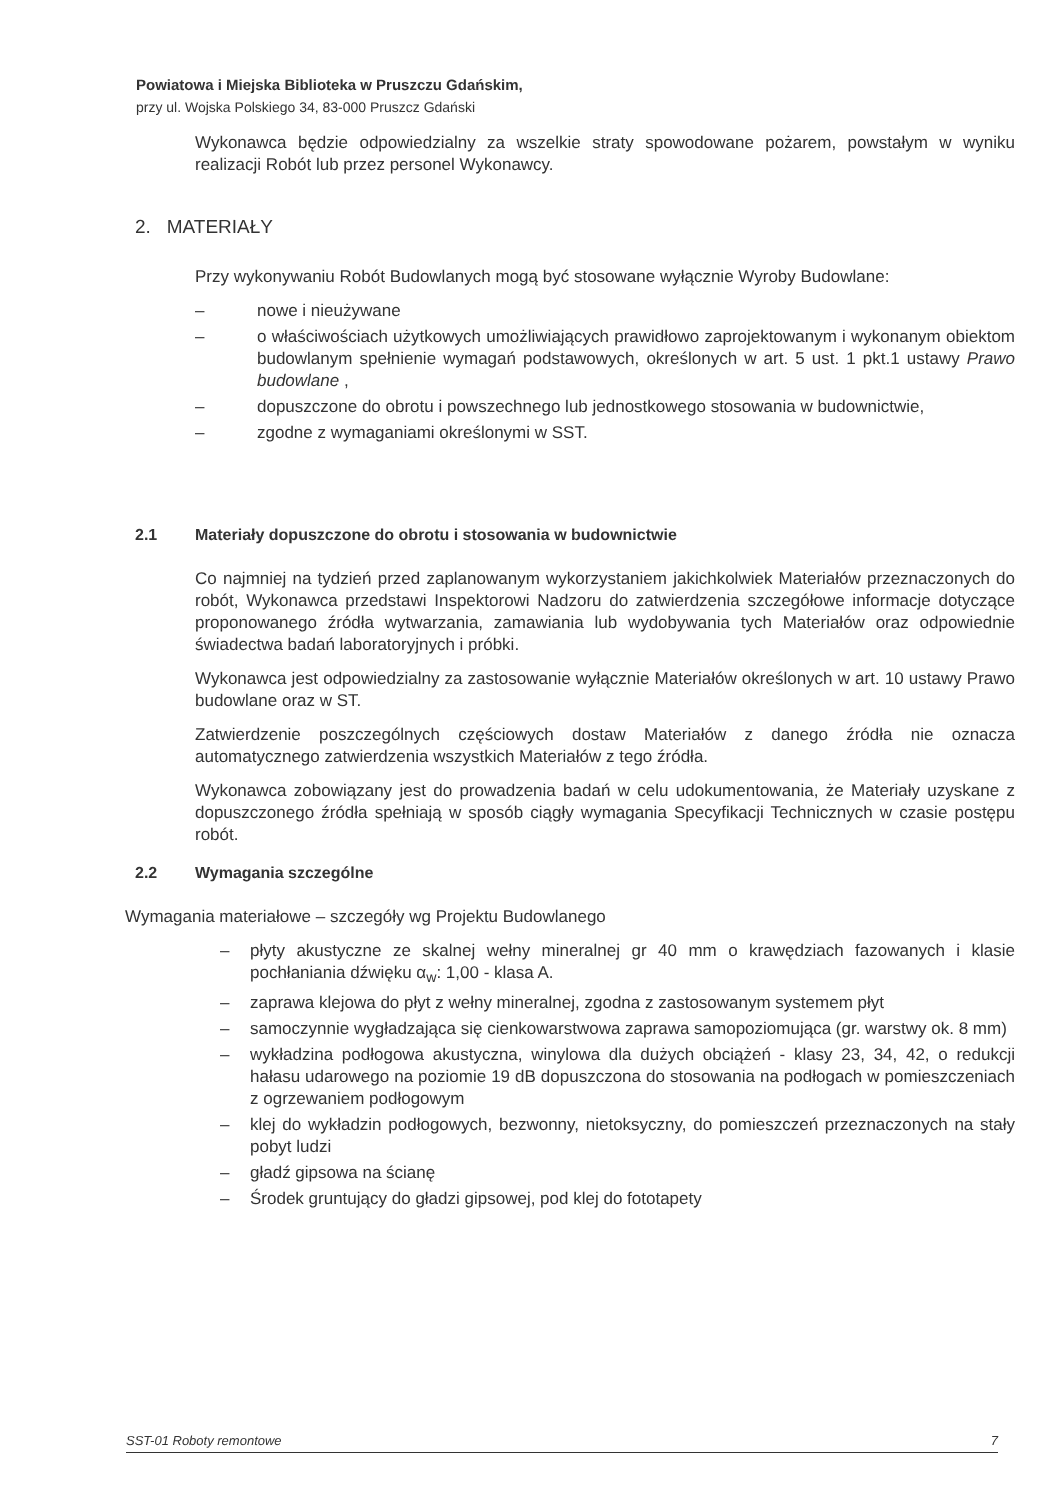Powiatowa i Miejska Biblioteka w Pruszczu Gdańskim,
przy ul. Wojska Polskiego 34, 83-000 Pruszcz Gdański
Wykonawca będzie odpowiedzialny za wszelkie straty spowodowane pożarem, powstałym w wyniku realizacji Robót lub przez personel Wykonawcy.
2. MATERIAŁY
Przy wykonywaniu Robót Budowlanych mogą być stosowane wyłącznie Wyroby Budowlane:
– nowe i nieużywane
– o właściwościach użytkowych umożliwiających prawidłowo zaprojektowanym i wykonanym obiektom budowlanym spełnienie wymagań podstawowych, określonych w art. 5 ust. 1 pkt.1 ustawy Prawo budowlane ,
– dopuszczone do obrotu i powszechnego lub jednostkowego stosowania w budownictwie,
– zgodne z wymaganiami określonymi w SST.
2.1 Materiały dopuszczone do obrotu i stosowania w budownictwie
Co najmniej na tydzień przed zaplanowanym wykorzystaniem jakichkolwiek Materiałów przeznaczonych do robót, Wykonawca przedstawi Inspektorowi Nadzoru do zatwierdzenia szczegółowe informacje dotyczące proponowanego źródła wytwarzania, zamawiania lub wydobywania tych Materiałów oraz odpowiednie świadectwa badań laboratoryjnych i próbki.
Wykonawca jest odpowiedzialny za zastosowanie wyłącznie Materiałów określonych w art. 10 ustawy Prawo budowlane oraz w ST.
Zatwierdzenie poszczególnych częściowych dostaw Materiałów z danego źródła nie oznacza automatycznego zatwierdzenia wszystkich Materiałów z tego źródła.
Wykonawca zobowiązany jest do prowadzenia badań w celu udokumentowania, że Materiały uzyskane z dopuszczonego źródła spełniają w sposób ciągły wymagania Specyfikacji Technicznych w czasie postępu robót.
2.2 Wymagania szczególne
Wymagania materiałowe – szczegóły wg Projektu Budowlanego
– płyty akustyczne ze skalnej wełny mineralnej gr 40 mm o krawędziach fazowanych i klasie pochłaniania dźwięku α<sub>w</sub>: 1,00 - klasa A.
– zaprawa klejowa do płyt z wełny mineralnej, zgodna z zastosowanym systemem płyt
– samoczynnie wygładzająca się cienkowarstwowa zaprawa samopoziomująca (gr. warstwy ok. 8 mm)
– wykładzina podłogowa akustyczna, winylowa dla dużych obciążeń - klasy 23, 34, 42, o redukcji hałasu udarowego na poziomie 19 dB dopuszczona do stosowania na podłogach w pomieszczeniach z ogrzewaniem podłogowym
– klej do wykładzin podłogowych, bezwonny, nietoksyczny, do pomieszczeń przeznaczonych na stały pobyt ludzi
– gładź gipsowa na ścianę
– Środek gruntujący do gładzi gipsowej, pod klej do fototapety
SST-01 Roboty remontowe 7